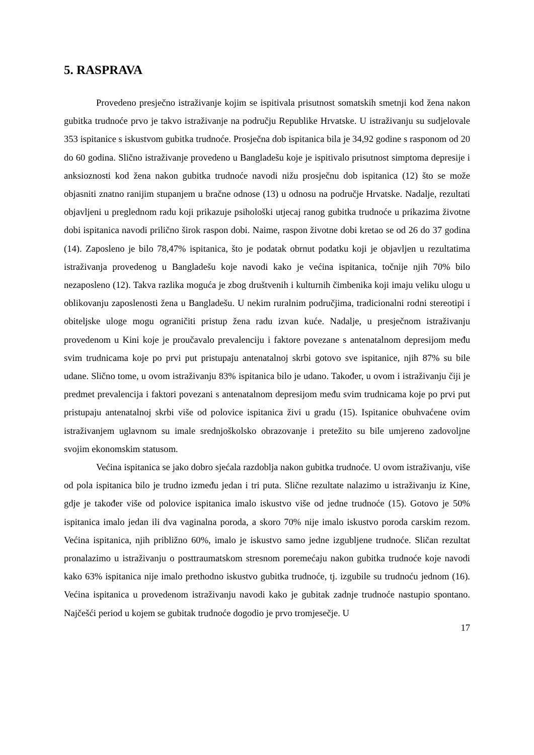5. RASPRAVA
Provedeno presječno istraživanje kojim se ispitivala prisutnost somatskih smetnji kod žena nakon gubitka trudnoće prvo je takvo istraživanje na području Republike Hrvatske. U istraživanju su sudjelovale 353 ispitanice s iskustvom gubitka trudnoće. Prosječna dob ispitanica bila je 34,92 godine s rasponom od 20 do 60 godina. Slično istraživanje provedeno u Bangladešu koje je ispitivalo prisutnost simptoma depresije i anksioznosti kod žena nakon gubitka trudnoće navodi nižu prosječnu dob ispitanica (12) što se može objasniti znatno ranijim stupanjem u bračne odnose (13) u odnosu na područje Hrvatske. Nadalje, rezultati objavljeni u preglednom radu koji prikazuje psihološki utjecaj ranog gubitka trudnoće u prikazima životne dobi ispitanica navodi prilično širok raspon dobi. Naime, raspon životne dobi kretao se od 26 do 37 godina (14). Zaposleno je bilo 78,47% ispitanica, što je podatak obrnut podatku koji je objavljen u rezultatima istraživanja provedenog u Bangladešu koje navodi kako je većina ispitanica, točnije njih 70% bilo nezaposleno (12). Takva razlika moguća je zbog društvenih i kulturnih čimbenika koji imaju veliku ulogu u oblikovanju zaposlenosti žena u Bangladešu. U nekim ruralnim područjima, tradicionalni rodni stereotipi i obiteljske uloge mogu ograničiti pristup žena radu izvan kuće. Nadalje, u presječnom istraživanju provedenom u Kini koje je proučavalo prevalenciju i faktore povezane s antenatalnom depresijom među svim trudnicama koje po prvi put pristupaju antenatalnoj skrbi gotovo sve ispitanice, njih 87% su bile udane. Slično tome, u ovom istraživanju 83% ispitanica bilo je udano. Također, u ovom i istraživanju čiji je predmet prevalencija i faktori povezani s antenatalnom depresijom među svim trudnicama koje po prvi put pristupaju antenatalnoj skrbi više od polovice ispitanica živi u gradu (15). Ispitanice obuhvaćene ovim istraživanjem uglavnom su imale srednjoškolsko obrazovanje i pretežito su bile umjereno zadovoljne svojim ekonomskim statusom.
Većina ispitanica se jako dobro sjećala razdoblja nakon gubitka trudnoće. U ovom istraživanju, više od pola ispitanica bilo je trudno između jedan i tri puta. Slične rezultate nalazimo u istraživanju iz Kine, gdje je također više od polovice ispitanica imalo iskustvo više od jedne trudnoće (15). Gotovo je 50% ispitanica imalo jedan ili dva vaginalna poroda, a skoro 70% nije imalo iskustvo poroda carskim rezom. Većina ispitanica, njih približno 60%, imalo je iskustvo samo jedne izgubljene trudnoće. Sličan rezultat pronalazimo u istraživanju o posttraumatskom stresnom poremećaju nakon gubitka trudnoće koje navodi kako 63% ispitanica nije imalo prethodno iskustvo gubitka trudnoće, tj. izgubile su trudnoću jednom (16). Većina ispitanica u provedenom istraživanju navodi kako je gubitak zadnje trudnoće nastupio spontano. Najčešći period u kojem se gubitak trudnoće dogodio je prvo tromjesečje. U
17